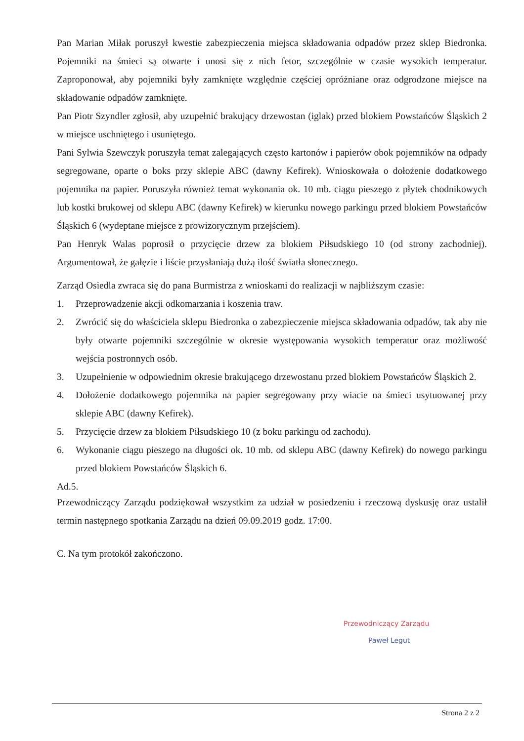Pan Marian Miłak poruszył kwestie zabezpieczenia miejsca składowania odpadów przez sklep Biedronka. Pojemniki na śmieci są otwarte i unosi się z nich fetor, szczególnie w czasie wysokich temperatur. Zaproponował, aby pojemniki były zamknięte względnie częściej opróżniane oraz odgrodzone miejsce na składowanie odpadów zamknięte.
Pan Piotr Szyndler zgłosił, aby uzupełnić brakujący drzewostan (iglak) przed blokiem Powstańców Śląskich 2 w miejsce uschniętego i usuniętego.
Pani Sylwia Szewczyk poruszyła temat zalegających często kartonów i papierów obok pojemników na odpady segregowane, oparte o boks przy sklepie ABC (dawny Kefirek). Wnioskowała o dołożenie dodatkowego pojemnika na papier. Poruszyła również temat wykonania ok. 10 mb. ciągu pieszego z płytek chodnikowych lub kostki brukowej od sklepu ABC (dawny Kefirek) w kierunku nowego parkingu przed blokiem Powstańców Śląskich 6 (wydeptane miejsce z prowizorycznym przejściem).
Pan Henryk Walas poprosił o przycięcie drzew za blokiem Piłsudskiego 10 (od strony zachodniej). Argumentował, że gałęzie i liście przysłaniają dużą ilość światła słonecznego.
Zarząd Osiedla zwraca się do pana Burmistrza z wnioskami do realizacji w najbliższym czasie:
1. Przeprowadzenie akcji odkomarzania i koszenia traw.
2. Zwrócić się do właściciela sklepu Biedronka o zabezpieczenie miejsca składowania odpadów, tak aby nie były otwarte pojemniki szczególnie w okresie występowania wysokich temperatur oraz możliwość wejścia postronnych osób.
3. Uzupełnienie w odpowiednim okresie brakującego drzewostanu przed blokiem Powstańców Śląskich 2.
4. Dołożenie dodatkowego pojemnika na papier segregowany przy wiacie na śmieci usytuowanej przy sklepie ABC (dawny Kefirek).
5. Przycięcie drzew za blokiem Piłsudskiego 10 (z boku parkingu od zachodu).
6. Wykonanie ciągu pieszego na długości ok. 10 mb. od sklepu ABC (dawny Kefirek) do nowego parkingu przed blokiem Powstańców Śląskich 6.
Ad.5.
Przewodniczący Zarządu podziękował wszystkim za udział w posiedzeniu i rzeczową dyskusję oraz ustalił termin następnego spotkania Zarządu na dzień 09.09.2019 godz. 17:00.
C. Na tym protokół zakończono.
Przewodniczący Zarządu
Paweł Legut
Strona 2 z 2